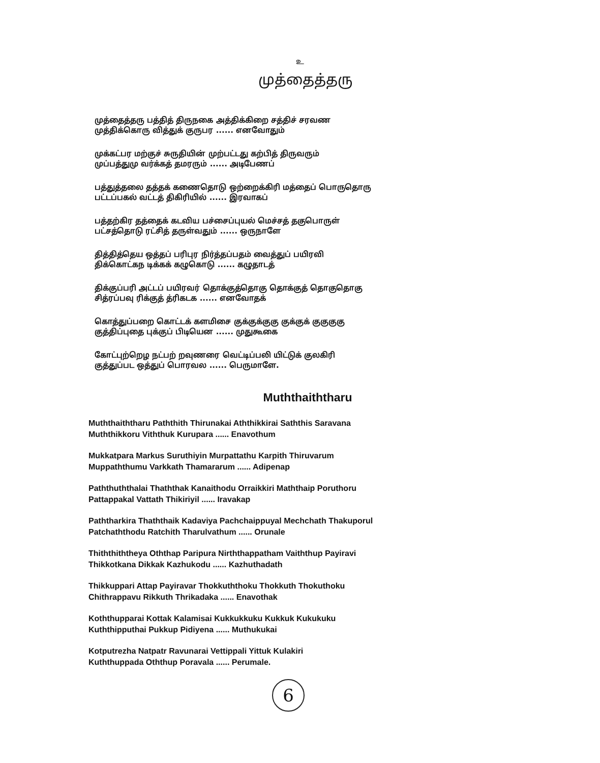உ
முத்தைத்தரு
முத்தைத்தரு பத்தித் திருநகை அத்திக்கிறை சத்திச் சரவண
முத்திக்கொரு வித்துக் குருபர ...... எனவோதும்
முக்கட்பர மற்குச் சுருதியின் முற்பட்டது கற்பித் திருவரும்
முப்பத்துமு வர்க்கத் தமரரும் ...... அடிபேணப்
பத்துத்தலை தத்தக் கணைதொடு ஒற்றைக்கிரி மத்தைப் பொருதொரு
பட்டப்பகல் வட்டத் திகிரியில் ...... இரவாகப்
பத்தற்கிர தத்தைக் கடவிய பச்சைப்புயல் மெச்சத் தகுபொருள்
பட்சத்தொடு ரட்சித் தருள்வதும் ...... ஒருநாளே
தித்தித்தெய ஒத்தப் பரிபுர நிர்த்தப்பதம் வைத்துப் பயிரவி
திக்கொட்கந டிக்கக் கழுகொடு ...... கழுதாடத்
திக்குப்பரி அட்டப் பயிரவர் தொக்குத்தொகு தொக்குத் தொகுதொகு
சித்ரப்பவு ரிக்குத் த்ரிகடக ...... எனவோதக்
கொத்துப்பறை கொட்டக் களமிசை குக்குக்குகு குக்குக் குகுகுகு
குத்திப்புதை புக்குப் பிடியென ...... முதுகூகை
கோட்புற்றெழ நட்பற் றவுணரை வெட்டிப்பலி யிட்டுக் குலகிரி
குத்துப்பட ஒத்துப் பொரவல ...... பெருமாளே.
Muththaiththaru
Muththaiththaru Paththith Thirunakai Aththikkirai Saththis Saravana
Muththikkoru Viththuk Kurupara ...... Enavothum
Mukkatpara Markus Suruthiyin Murpattathu Karpith Thiruvarum
Muppaththumu Varkkath Thamararum ...... Adipenap
Paththuththalai Thaththak Kanaithodu Orraikkiri Maththaip Poruthoru
Pattappakal Vattath Thikiriyil ...... Iravakap
Paththarkira Thaththaik Kadaviya Pachchaippuyal Mechchath Thakuporul
Patchaththodu Ratchith Tharulvathum ...... Orunale
Thiththiththeya Oththap Paripura Nirththappatham Vaiththup Payiravi
Thikkotkana Dikkak Kazhukodu ...... Kazhuthadath
Thikkuppari Attap Payiravar Thokkuththoku Thokkuth Thokuthoku
Chithrappavu Rikkuth Thrikadaka ...... Enavothak
Koththupparai Kottak Kalamisai Kukkukkuku Kukkuk Kukukuku
Kuththipputhai Pukkup Pidiyena ...... Muthukukai
Kotputrezha Natpatr Ravunarai Vettippali Yittuk Kulakiri
Kuththuppada Oththup Poravala ...... Perumale.
6